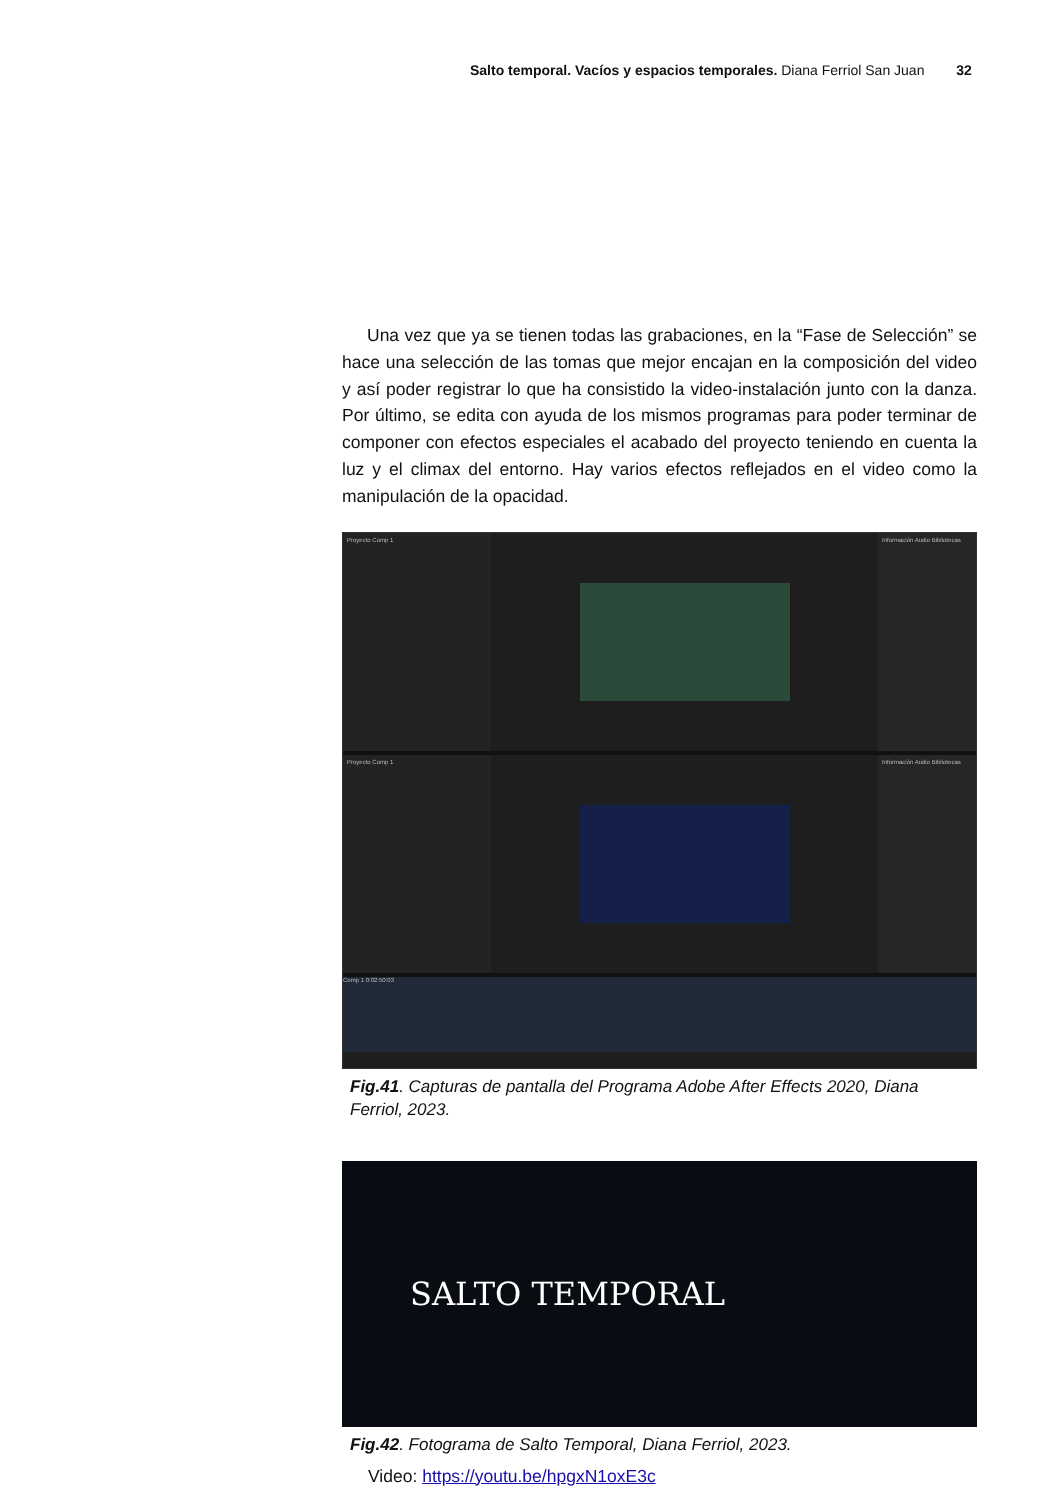Salto temporal. Vacíos y espacios temporales. Diana Ferriol San Juan 32
Una vez que ya se tienen todas las grabaciones, en la “Fase de Selección” se hace una selección de las tomas que mejor encajan en la composición del video y así poder registrar lo que ha consistido la video-instalación junto con la danza. Por último, se edita con ayuda de los mismos programas para poder terminar de componer con efectos especiales el acabado del proyecto teniendo en cuenta la luz y el climax del entorno. Hay varios efectos reflejados en el video como la manipulación de la opacidad.
Proyecto Comp 1 Información Audio Bibliotecas
Proyecto Comp 1 Información Audio Bibliotecas
Comp 1 0:02:50:03
Fig.41. Capturas de pantalla del Programa Adobe After Effects 2020, Diana Ferriol, 2023.
SALTO TEMPORAL
Fig.42. Fotograma de Salto Temporal, Diana Ferriol, 2023.
Video: https://youtu.be/hpgxN1oxE3c